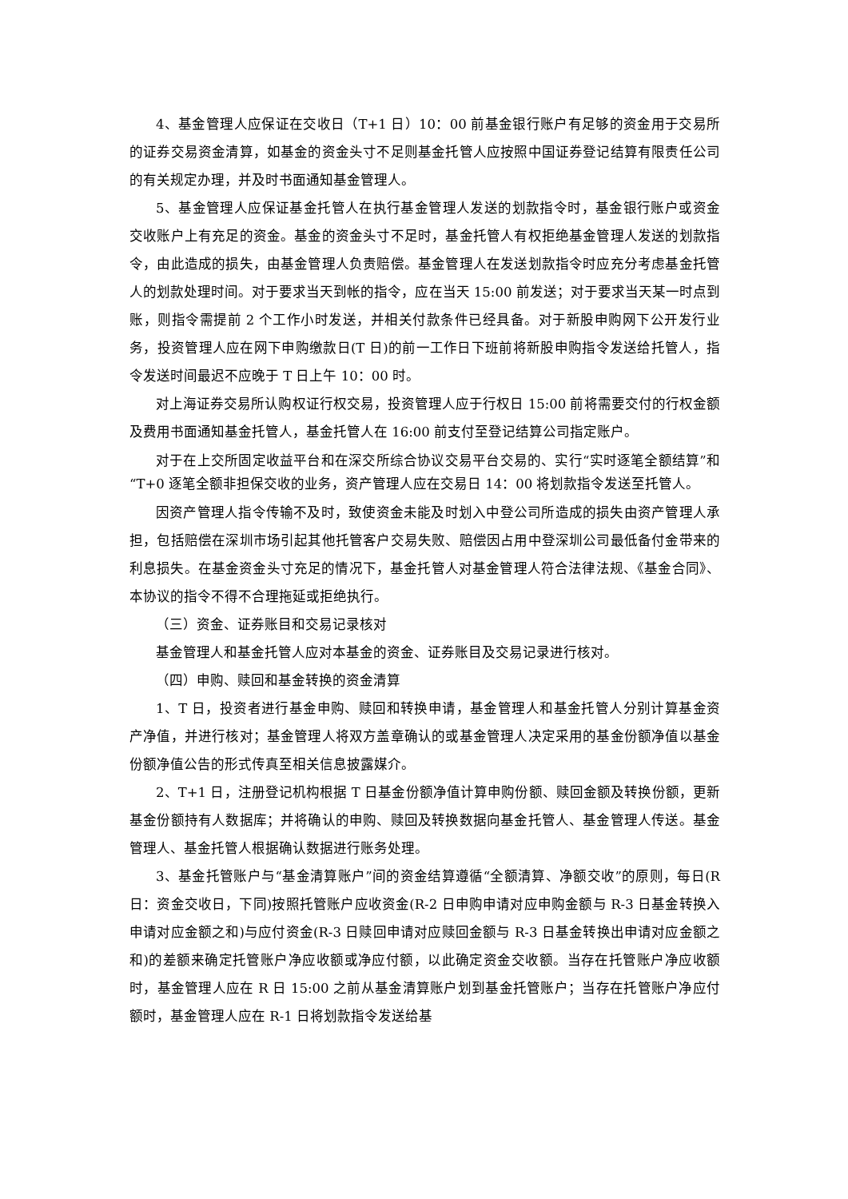4、基金管理人应保证在交收日（T+1 日）10：00 前基金银行账户有足够的资金用于交易所的证券交易资金清算，如基金的资金头寸不足则基金托管人应按照中国证券登记结算有限责任公司的有关规定办理，并及时书面通知基金管理人。
5、基金管理人应保证基金托管人在执行基金管理人发送的划款指令时，基金银行账户或资金交收账户上有充足的资金。基金的资金头寸不足时，基金托管人有权拒绝基金管理人发送的划款指令，由此造成的损失，由基金管理人负责赔偿。基金管理人在发送划款指令时应充分考虑基金托管人的划款处理时间。对于要求当天到帐的指令，应在当天 15:00 前发送；对于要求当天某一时点到账，则指令需提前 2 个工作小时发送，并相关付款条件已经具备。对于新股申购网下公开发行业务，投资管理人应在网下申购缴款日(T 日)的前一工作日下班前将新股申购指令发送给托管人，指令发送时间最迟不应晚于 T 日上午 10：00 时。
对上海证券交易所认购权证行权交易，投资管理人应于行权日 15:00 前将需要交付的行权金额及费用书面通知基金托管人，基金托管人在 16:00 前支付至登记结算公司指定账户。
对于在上交所固定收益平台和在深交所综合协议交易平台交易的、实行“实时逐笔全额结算”和“T+0 逐笔全额非担保交收的业务，资产管理人应在交易日 14：00 将划款指令发送至托管人。
因资产管理人指令传输不及时，致使资金未能及时划入中登公司所造成的损失由资产管理人承担，包括赔偿在深圳市场引起其他托管客户交易失败、赔偿因占用中登深圳公司最低备付金带来的利息损失。在基金资金头寸充足的情况下，基金托管人对基金管理人符合法律法规、《基金合同》、本协议的指令不得不合理拖延或拒绝执行。
（三）资金、证券账目和交易记录核对
基金管理人和基金托管人应对本基金的资金、证券账目及交易记录进行核对。
（四）申购、赎回和基金转换的资金清算
1、T 日，投资者进行基金申购、赎回和转换申请，基金管理人和基金托管人分别计算基金资产净值，并进行核对；基金管理人将双方盖章确认的或基金管理人决定采用的基金份额净值以基金份额净值公告的形式传真至相关信息披露媒介。
2、T+1 日，注册登记机构根据 T 日基金份额净值计算申购份额、赎回金额及转换份额，更新基金份额持有人数据库；并将确认的申购、赎回及转换数据向基金托管人、基金管理人传送。基金管理人、基金托管人根据确认数据进行账务处理。
3、基金托管账户与“基金清算账户”间的资金结算遵循“全额清算、净额交收”的原则，每日(R 日：资金交收日，下同)按照托管账户应收资金(R-2 日申购申请对应申购金额与 R-3 日基金转换入申请对应金额之和)与应付资金(R-3 日赎回申请对应赎回金额与 R-3 日基金转换出申请对应金额之和)的差额来确定托管账户净应收额或净应付额，以此确定资金交收额。当存在托管账户净应收额时，基金管理人应在 R 日 15:00 之前从基金清算账户划到基金托管账户；当存在托管账户净应付额时，基金管理人应在 R-1 日将划款指令发送给基